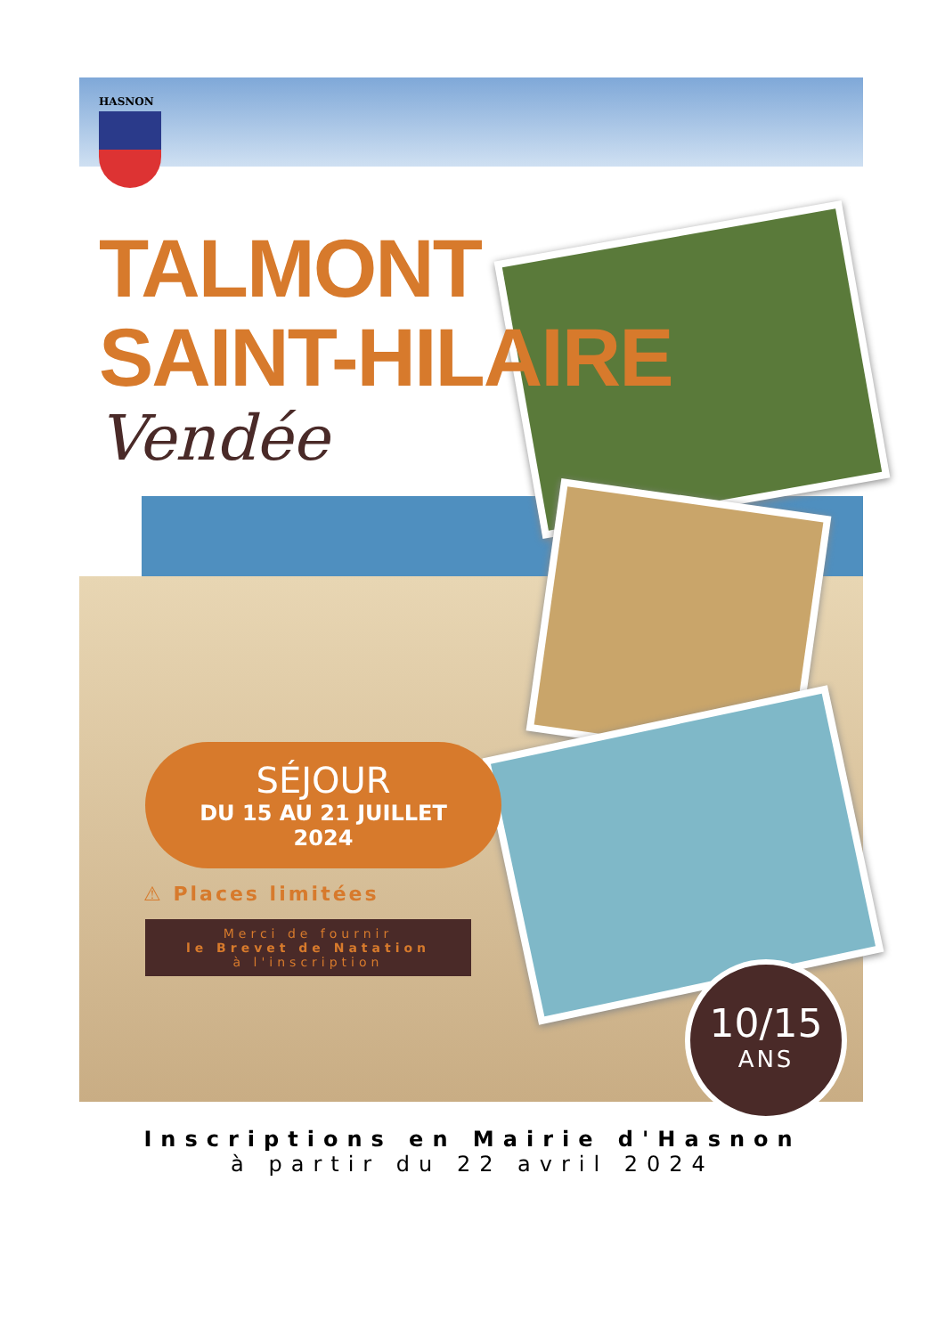HASNON
TALMONT
SAINT-HILAIRE
Vendée
SÉJOUR
DU 15 AU 21 JUILLET
2024
⚠ Places limitées
Merci de fournir
le Brevet de Natation
à l'inscription
10/15
ANS
Inscriptions en Mairie d'Hasnon
à partir du 22 avril 2024